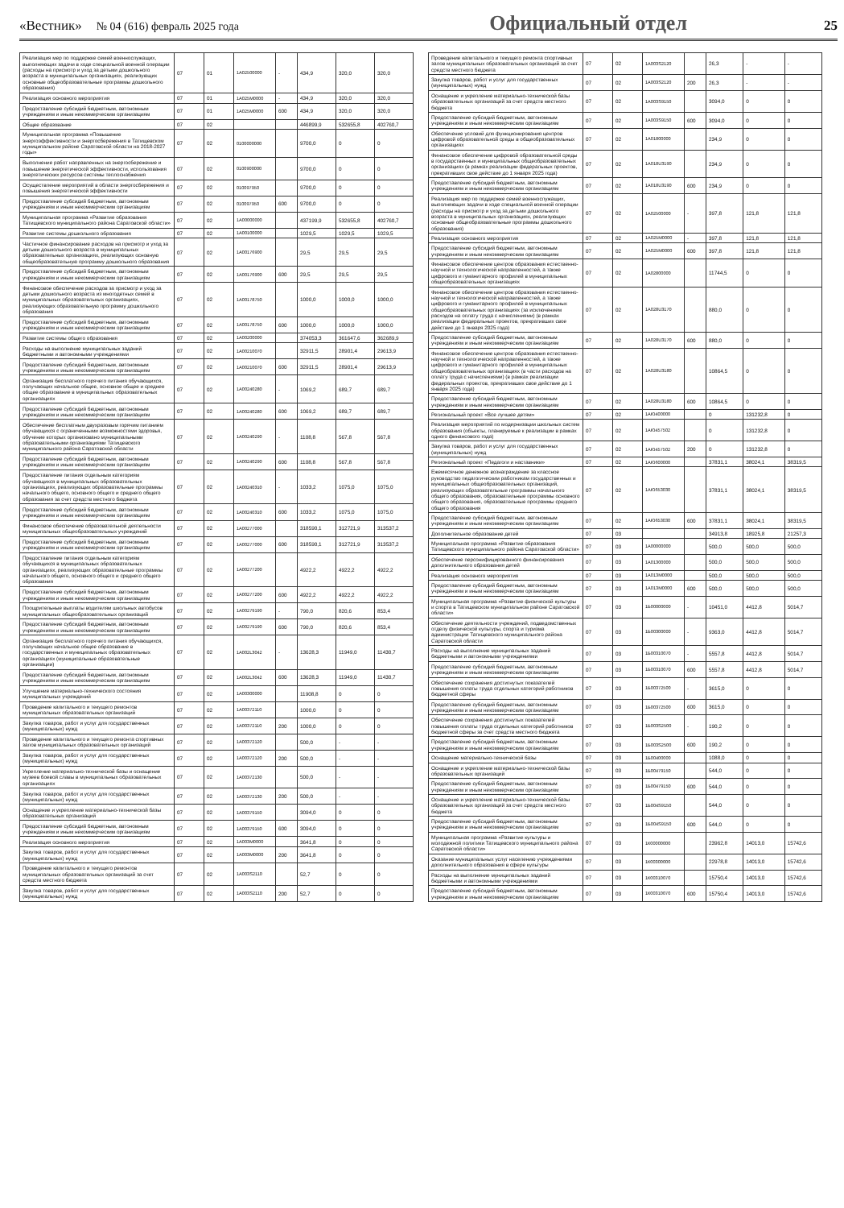«Вестник» № 04 (616) февраль 2025 года Официальный отдел 25
| Реализация мер по поддержке семей военнослужащих, выполняющих задачи в ходе специальной военной операции (расходы на присмотр и уход за детьми дошкольного возраста в муниципальных организациях, реализующих основные общеобразовательные программы дошкольного образования) | 07 | 01 | 1А02500000 | - | 434,9 | 320,0 | 320,0 |
| Реализация основного мероприятия | 07 | 01 | 1А025М0000 | - | 434,9 | 320,0 | 320,0 |
| Предоставление субсидий бюджетным, автономным учреждениям и иным некоммерческим организациям | 07 | 01 | 1А025М0000 | 600 | 434,9 | 320,0 | 320,0 |
| Общее образование | 07 | 02 | | | 446899,9 | 532655,8 | 402760,7 |
| Муниципальная программа «Повышение энергоэффективности и энергосбережения в Татищевском муниципальном районе Саратовской области на 2018-2027 годы» | 07 | 02 | 0100000000 | | 9700,0 | 0 | 0 |
| Выполнение работ направленных на энергосбережение и повышение энергетической эффективности, использования энергетических ресурсов системы теплоснабжения | 07 | 02 | 0100900000 | | 9700,0 | 0 | 0 |
| Осуществление мероприятий в области энергосбережения и повышения энергетической эффективности | 07 | 02 | 010097950 | | 9700,0 | 0 | 0 |
| Предоставление субсидий бюджетным, автономным учреждениям и иным некоммерческим организациям | 07 | 02 | 010097950 | 600 | 9700,0 | 0 | 0 |
| Муниципальная программа «Развитие образования Татищевского муниципального района Саратовской области» | 07 | 02 | 1А00000000 | | 437199,9 | 532655,8 | 402760,7 |
| Развитие системы дошкольного образования | 07 | 02 | 1А00100000 | | 1029,5 | 1029,5 | 1029,5 |
| Частичное финансирование расходов на присмотр и уход за детьми дошкольного возраста в муниципальных образовательных организациях, реализующих основную общеобразовательную программу дошкольного образования | 07 | 02 | 1А00176900 | | 29,5 | 29,5 | 29,5 |
| Предоставление субсидий бюджетным, автономным учреждениям и иным некоммерческим организациям | 07 | 02 | 1А00176900 | 600 | 29,5 | 29,5 | 29,5 |
| Финансовое обеспечение расходов за присмотр и уход за детьми дошкольного возраста из многодетных семей в муниципальных образовательных организациях, реализующих образовательную программу дошкольного образования | 07 | 02 | 1А00178750 | | 1000,0 | 1000,0 | 1000,0 |
| Предоставление субсидий бюджетным, автономным учреждениям и иным некоммерческим организациям | 07 | 02 | 1А00178750 | 600 | 1000,0 | 1000,0 | 1000,0 |
| Развитие системы общего образования | 07 | 02 | 1А00200000 | | 374053,3 | 361647,6 | 362689,9 |
| Расходы на выполнение муниципальных заданий бюджетными и автономными учреждениями | 07 | 02 | 1А00210070 | | 32911,5 | 28901,4 | 29613,9 |
| Предоставление субсидий бюджетным, автономным учреждениям и иным некоммерческим организациям | 07 | 02 | 1А00210070 | 600 | 32911,5 | 28901,4 | 29613,9 |
| Организация бесплатного горячего питания обучающихся, получающих начальное общее, основное общее и среднее общее образование в муниципальных образовательных организациях | 07 | 02 | 1А00240280 | - | 1069,2 | 689,7 | 689,7 |
| Предоставление субсидий бюджетным, автономным учреждениям и иным некоммерческим организациям | 07 | 02 | 1А00240280 | 600 | 1069,2 | 689,7 | 689,7 |
| Обеспечение бесплатным двухразовым горячим питанием обучающихся с ограниченными возможностями здоровья, обучение которых организовано муниципальными образовательными организациями Татищевского муниципального района Саратовской области | 07 | 02 | 1А00240290 | - | 1108,8 | 567,8 | 567,8 |
| Предоставление субсидий бюджетным, автономным учреждениям и иным некоммерческим организациям | 07 | 02 | 1А00240290 | 600 | 1108,8 | 567,8 | 567,8 |
| Предоставление питания отдельным категориям обучающихся в муниципальных образовательных организациях, реализующих образовательные программы начального общего, основного общего и среднего общего образования за счет средств местного бюджета | 07 | 02 | 1А00240310 | - | 1033,2 | 1075,0 | 1075,0 |
| Предоставление субсидий бюджетным, автономным учреждениям и иным некоммерческим организациям | 07 | 02 | 1А00240310 | 600 | 1033,2 | 1075,0 | 1075,0 |
| Финансовое обеспечение образовательной деятельности муниципальных общеобразовательных учреждений | 07 | 02 | 1А00277000 | | 318590,1 | 312721,9 | 313537,2 |
| Предоставление субсидий бюджетным, автономным учреждениям и иным некоммерческим организациям | 07 | 02 | 1А00277000 | 600 | 318590,1 | 312721,9 | 313537,2 |
| Предоставление питания отдельным категориям обучающихся в муниципальных образовательных организациях, реализующих образовательные программы начального общего, основного общего и среднего общего образования | 07 | 02 | 1А00277200 | | 4922,2 | 4922,2 | 4922,2 |
| Предоставление субсидий бюджетным, автономным учреждениям и иным некоммерческим организациям | 07 | 02 | 1А00277200 | 600 | 4922,2 | 4922,2 | 4922,2 |
| Поощрительные выплаты водителям школьных автобусов муниципальных общеобразовательных организаций | 07 | 02 | 1А00279190 | - | 790,0 | 820,6 | 853,4 |
| Предоставление субсидий бюджетным, автономным учреждениям и иным некоммерческим организациям | 07 | 02 | 1А00279190 | 600 | 790,0 | 820,6 | 853,4 |
| Организация бесплатного горячего питания обучающихся, получающих начальное общее образование в государственных и муниципальных образовательных организациях (муниципальные образовательные организации) | 07 | 02 | 1А002L3042 | - | 13628,3 | 11949,0 | 11430,7 |
| Предоставление субсидий бюджетным, автономным учреждениям и иным некоммерческим организациям | 07 | 02 | 1А002L3042 | 600 | 13628,3 | 11949,0 | 11430,7 |
| Улучшение материально-технического состояния муниципальных учреждений | 07 | 02 | 1А00300000 | | 11908,8 | 0 | 0 |
| Проведение капитального и текущего ремонтов муниципальных образовательных организаций | 07 | 02 | 1А00372110 | | 1000,0 | 0 | 0 |
| Закупка товаров, работ и услуг для государственных (муниципальных) нужд | 07 | 02 | 1А00372110 | 200 | 1000,0 | 0 | 0 |
| Проведение капитального и текущего ремонта спортивных залов муниципальных образовательных организаций | 07 | 02 | 1А00372120 | | 500,0 | - | - |
| Закупка товаров, работ и услуг для государственных (муниципальных) нужд | 07 | 02 | 1А00372120 | 200 | 500,0 | - | - |
| Укрепление материально-технической базы и оснащение музеев боевой славы в муниципальных образовательных организациях | 07 | 02 | 1А00372130 | | 500,0 | - | - |
| Закупка товаров, работ и услуг для государственных (муниципальных) нужд | 07 | 02 | 1А00372130 | 200 | 500,0 | - | - |
| Оснащение и укрепление материально-технической базы образовательных организаций | 07 | 02 | 1А00379150 | | 3094,0 | 0 | 0 |
| Предоставление субсидий бюджетным, автономным учреждениям и иным некоммерческим организациям | 07 | 02 | 1А00379150 | 600 | 3094,0 | 0 | 0 |
| Реализация основного мероприятия | 07 | 02 | 1А003М0000 | | 3641,8 | 0 | 0 |
| Закупка товаров, работ и услуг для государственных (муниципальных) нужд | 07 | 02 | 1А003М0000 | 200 | 3641,8 | 0 | 0 |
| Проведение капитального и текущего ремонтов муниципальных образовательных организаций за счет средств местного бюджета | 07 | 02 | 1А003S2110 | | 52,7 | 0 | 0 |
| Закупка товаров, работ и услуг для государственных (муниципальных) нужд | 07 | 02 | 1А003S2110 | 200 | 52,7 | 0 | 0 |
| Проведение капитального и текущего ремонта спортивных залов муниципальных образовательных организаций за счет средств местного бюджета | 07 | 02 | 1А003S2120 | | 26,3 | - | - |
| Закупка товаров, работ и услуг для государственных (муниципальных) нужд | 07 | 02 | 1А003S2120 | 200 | 26,3 | - | - |
| Оснащение и укрепление материально-технической базы образовательных организаций за счет средств местного бюджета | 07 | 02 | 1А003S9150 | | 3094,0 | 0 | 0 |
| Предоставление субсидий бюджетным, автономным учреждениям и иным некоммерческим организациям | 07 | 02 | 1А003S9150 | 600 | 3094,0 | 0 | 0 |
| Обеспечение условий для функционирования центров цифровой образовательной среды в общеобразовательных организациях | 07 | 02 | 1А01800000 | | 234,9 | 0 | 0 |
| Финансовое обеспечение цифровой образовательной среды в государственных и муниципальных общеобразовательных организациях (в рамках реализации федеральных проектов, прекративших свое действие до 1 января 2025 года) | 07 | 02 | 1А018U3190 | | 234,9 | 0 | 0 |
| Предоставление субсидий бюджетным, автономным учреждениям и иным некоммерческим организациям | 07 | 02 | 1А018U3190 | 600 | 234,9 | 0 | 0 |
| Реализация мер по поддержке семей военнослужащих, выполняющих задачи в ходе специальной военной операции (расходы на присмотр и уход за детьми дошкольного возраста в муниципальных организациях, реализующих основные общеобразовательные программы дошкольного образования) | 07 | 02 | 1А02500000 | - | 397,8 | 121,8 | 121,8 |
| Реализация основного мероприятия | 07 | 02 | 1А025М0000 | - | 397,8 | 121,8 | 121,8 |
| Предоставление субсидий бюджетным, автономным учреждениям и иным некоммерческим организациям | 07 | 02 | 1А025М0000 | 600 | 397,8 | 121,8 | 121,8 |
| Финансовое обеспечение центров образования естественно-научной и технологической направленностей, а также цифрового и гуманитарного профилей в муниципальных общеобразовательных организациях | 07 | 02 | 1А02800000 | | 11744,5 | 0 | 0 |
| Финансовое обеспечение центров образования естественно-научной и технологической направленностей, а также цифрового и гуманитарного профилей в муниципальных общеобразовательных организациях (за исключением расходов на оплату труда с начислениями) (в рамках реализации федеральных проектов, прекративших свое действие до 1 января 2025 года) | 07 | 02 | 1А028U3170 | | 880,0 | 0 | 0 |
| Предоставление субсидий бюджетным, автономным учреждениям и иным некоммерческим организациям | 07 | 02 | 1А028U3170 | 600 | 880,0 | 0 | 0 |
| Финансовое обеспечение центров образования естественно-научной и технологической направленностей, а также цифрового и гуманитарного профилей в муниципальных общеобразовательных организациях (в части расходов на оплату труда с начислениями) (в рамках реализации федеральных проектов, прекративших свое действие до 1 января 2025 года) | 07 | 02 | 1А028U3180 | | 10864,5 | 0 | 0 |
| Предоставление субсидий бюджетным, автономным учреждениям и иным некоммерческим организациям | 07 | 02 | 1А028U3180 | 600 | 10864,5 | 0 | 0 |
| Региональный проект «Все лучшее детям» | 07 | 02 | 1АЮ400000 | | 0 | 131232,8 | 0 |
| Реализация мероприятий по модернизации школьных систем образования (объекты, планируемые к реализации в рамках одного финансового года) | 07 | 02 | 1АЮ457502 | | 0 | 131232,8 | 0 |
| Закупка товаров, работ и услуг для государственных (муниципальных) нужд | 07 | 02 | 1АЮ457502 | 200 | 0 | 131232,8 | 0 |
| Региональный проект «Педагоги и наставники» | 07 | 02 | 1АЮ600000 | | 37831,1 | 38024,1 | 38319,5 |
| Ежемесячное денежное вознаграждение за классное руководство педагогическим работникам государственных и муниципальных общеобразовательных организаций, реализующих образовательные программы начального общего образования, образовательные программы основного общего образования, образовательные программы среднего общего образования | 07 | 02 | 1АЮ653030 | | 37831,1 | 38024,1 | 38319,5 |
| Предоставление субсидий бюджетным, автономным учреждениям и иным некоммерческим организациям | 07 | 02 | 1АЮ653030 | 600 | 37831,1 | 38024,1 | 38319,5 |
| Дополнительное образование детей | 07 | 03 | | | 34913,8 | 18925,8 | 21257,3 |
| Муниципальная программа «Развитие образования Татищевского муниципального района Саратовской области» | 07 | 03 | 1А00000000 | | 500,0 | 500,0 | 500,0 |
| Обеспечение персонифицированного финансирования дополнительного образования детей | 07 | 03 | 1А01300000 | | 500,0 | 500,0 | 500,0 |
| Реализация основного мероприятия | 07 | 03 | 1А013М0000 | | 500,0 | 500,0 | 500,0 |
| Предоставление субсидий бюджетным, автономным учреждениям и иным некоммерческим организациям | 07 | 03 | 1А013М0000 | 600 | 500,0 | 500,0 | 500,0 |
| Муниципальная программа «Развитие физической культуры и спорта в Татищевском муниципальном районе Саратовской области» | 07 | 03 | 1Б00000000 | - | 10451,0 | 4412,8 | 5014,7 |
| Обеспечение деятельности учреждений, подведомственных отделу физической культуры, спорта и туризма администрации Татищевского муниципального района Саратовской области | 07 | 03 | 1Б00300000 | - | 9363,0 | 4412,8 | 5014,7 |
| Расходы на выполнение муниципальных заданий бюджетными и автономными учреждениями | 07 | 03 | 1Б00310070 | - | 5557,8 | 4412,8 | 5014,7 |
| Предоставление субсидий бюджетным, автономным учреждениям и иным некоммерческим организациям | 07 | 03 | 1Б00310070 | 600 | 5557,8 | 4412,8 | 5014,7 |
| Обеспечение сохранения достигнутых показателей повышения оплаты труда отдельных категорий работников бюджетной сферы | 07 | 03 | 1Б00372500 | - | 3615,0 | 0 | 0 |
| Предоставление субсидий бюджетным, автономным учреждениям и иным некоммерческим организациям | 07 | 03 | 1Б00372500 | 600 | 3615,0 | 0 | 0 |
| Обеспечение сохранения достигнутых показателей повышения оплаты труда отдельных категорий работников бюджетной сферы за счет средств местного бюджета | 07 | 03 | 1Б003S2500 | - | 190,2 | 0 | 0 |
| Предоставление субсидий бюджетным, автономным учреждениям и иным некоммерческим организациям | 07 | 03 | 1Б003S2500 | 600 | 190,2 | 0 | 0 |
| Оснащение материально-технической базы | 07 | 03 | 1Б00400000 | | 1088,0 | 0 | 0 |
| Оснащение и укрепление материально-технической базы образовательных организаций | 07 | 03 | 1Б00479150 | | 544,0 | 0 | 0 |
| Предоставление субсидий бюджетным, автономным учреждениям и иным некоммерческим организациям | 07 | 03 | 1Б00479150 | 600 | 544,0 | 0 | 0 |
| Оснащение и укрепление материально-технической базы образовательных организаций за счет средств местного бюджета | 07 | 03 | 1Б004S9150 | | 544,0 | 0 | 0 |
| Предоставление субсидий бюджетным, автономным учреждениям и иным некоммерческим организациям | 07 | 03 | 1Б004S9150 | 600 | 544,0 | 0 | 0 |
| Муниципальная программа «Развитие культуры и молодежной политики Татищевского муниципального района Саратовской области» | 07 | 03 | 1К00000000 | | 23962,8 | 14013,0 | 15742,6 |
| Оказание муниципальных услуг населению учреждениями дополнительного образования в сфере культуры | 07 | 03 | 1К00300000 | | 22978,8 | 14013,0 | 15742,6 |
| Расходы на выполнение муниципальных заданий бюджетными и автономными учреждениями | 07 | 03 | 1К00310070 | | 15750,4 | 14013,0 | 15742,6 |
| Предоставление субсидий бюджетным, автономным учреждениям и иным некоммерческим организациям | 07 | 03 | 1К00310070 | 600 | 15750,4 | 14013,0 | 15742,6 |